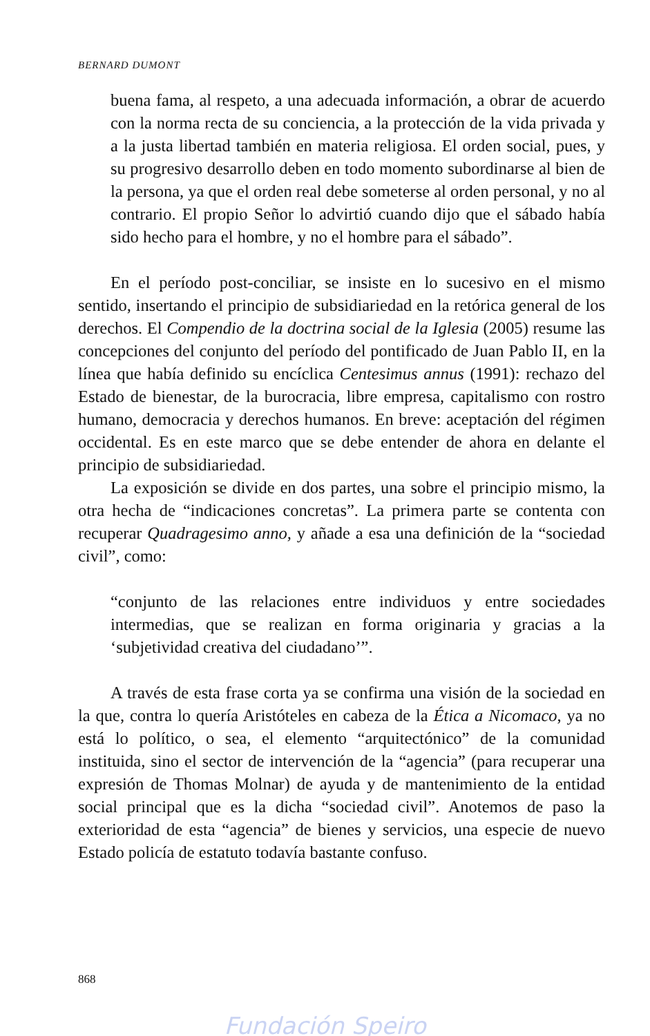BERNARD DUMONT
buena fama, al respeto, a una adecuada información, a obrar de acuerdo con la norma recta de su conciencia, a la protección de la vida privada y a la justa libertad también en materia religiosa. El orden social, pues, y su progresivo desarrollo deben en todo momento subordinarse al bien de la persona, ya que el orden real debe someterse al orden personal, y no al contrario. El propio Señor lo advirtió cuando dijo que el sábado había sido hecho para el hombre, y no el hombre para el sábado”.
En el período post-conciliar, se insiste en lo sucesivo en el mismo sentido, insertando el principio de subsidiariedad en la retórica general de los derechos. El Compendio de la doctrina social de la Iglesia (2005) resume las concepciones del conjunto del período del pontificado de Juan Pablo II, en la línea que había definido su encíclica Centesimus annus (1991): rechazo del Estado de bienestar, de la burocracia, libre empresa, capitalismo con rostro humano, democracia y derechos humanos. En breve: aceptación del régimen occidental. Es en este marco que se debe entender de ahora en delante el principio de subsidiariedad.
La exposición se divide en dos partes, una sobre el principio mismo, la otra hecha de “indicaciones concretas”. La primera parte se contenta con recuperar Quadragesimo anno, y añade a esa una definición de la “sociedad civil”, como:
“conjunto de las relaciones entre individuos y entre sociedades intermedias, que se realizan en forma originaria y gracias a la ‘subjetividad creativa del ciudadano’”.
A través de esta frase corta ya se confirma una visión de la sociedad en la que, contra lo quería Aristóteles en cabeza de la Ética a Nicomaco, ya no está lo político, o sea, el elemento “arquitectónico” de la comunidad instituida, sino el sector de intervención de la “agencia” (para recuperar una expresión de Thomas Molnar) de ayuda y de mantenimiento de la entidad social principal que es la dicha “sociedad civil”. Anotemos de paso la exterioridad de esta “agencia” de bienes y servicios, una especie de nuevo Estado policía de estatuto todavía bastante confuso.
868
Fundación Speiro